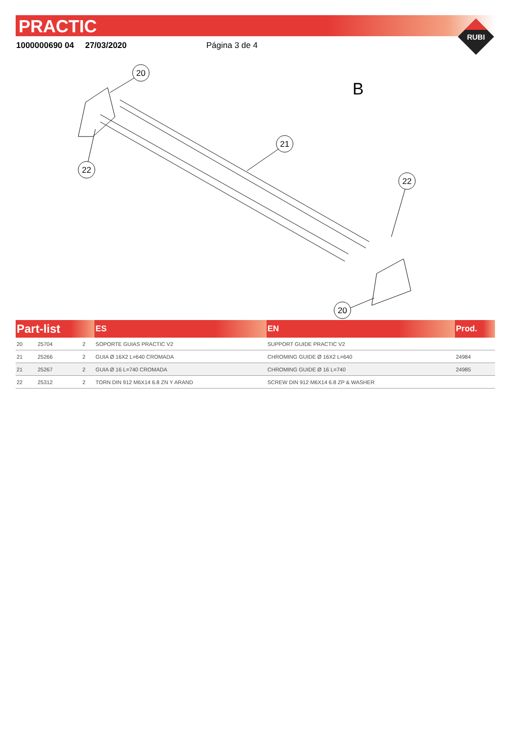PRACTIC
RUBI
1000000690 04 27/03/2020 Página 3 de 4
20
22
21
22
20
B
| Part-list | | | ES | EN | Prod. |
| --- | --- | --- | --- | --- | --- |
| 20 | 25704 | 2 | SOPORTE GUIAS PRACTIC V2 | SUPPORT GUIDE PRACTIC V2 | |
| 21 | 25266 | 2 | GUIA Ø 16X2 L=640 CROMADA | CHROMING GUIDE Ø 16X2 L=640 | 24984 |
| 21 | 25267 | 2 | GUIA Ø 16 L=740 CROMADA | CHROMING GUIDE Ø 16 L=740 | 24985 |
| 22 | 25312 | 2 | TORN DIN 912 M6X14 6.8 ZN Y ARAND | SCREW DIN 912 M6X14 6.8 ZP & WASHER | |